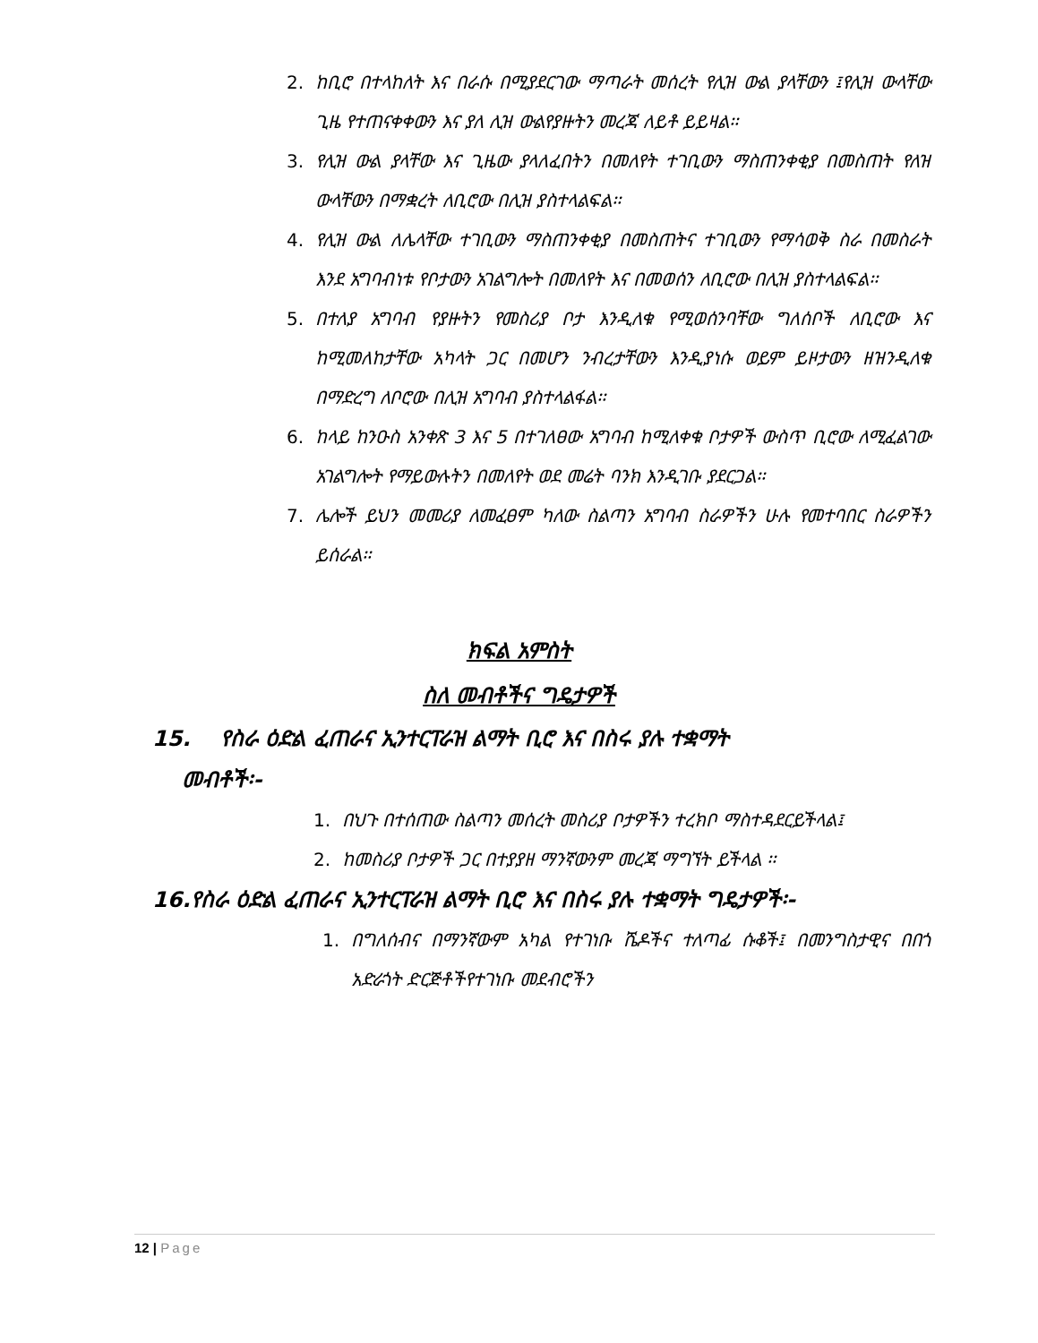2. ከቢሮ በተላከለት እና በራሱ በሚያደርገው ማጣራት መሰረት የሊዝ ውል ያላቸውን ፤የሊዝ ውላቸው ጊዜ የተጠናቀቀውን እና ያለ ሊዝ ውልየያዙትን መረጃ ለይቶ ይይዛል፡፡
3. የሊዝ ውል ያላቸው እና ጊዜው ያላለፈበትን በመለየት ተገቢውን ማስጠንቀቂያ በመስጠት የለዝ ውላቸውን በማቋረት ለቢሮው በሊዝ ያስተላልፍል፡፡
4. የሊዝ ውል ለሌላቸው ተገቢውን ማስጠንቀቂያ በመስጠትና ተገቢውን የማሳወቅ ስራ በመስራት እንደ አግባብነቱ የቦታውን አገልግሎት በመለየት እና በመወሰን ለቢሮው በሊዝ ያስተላልፍል፡፡
5. በተለያ አግባብ የያዙትን የመስሪያ ቦታ እንዲለቁ የሚወሰንባቸው ግለሰቦች ለቢሮው እና ከሚመለከታቸው አካላት ጋር በመሆን ንብረታቸውን እንዲያነሱ ወይም ይዞታውን ዘዝንዲለቁ በማድረግ ለቦሮው በሊዝ አግባብ ያስተላልፋል፡፡
6. ከላይ ከንዑስ አንቀጽ 3 እና 5 በተገለፀው አግባብ ከሚለቀቁ ቦታዎች ውስጥ ቢሮው ለሚፈልገው አገልግሎት የማይውሉትን በመለየት ወደ መሬት ባንክ እንዲገቡ ያደርጋል፡፡
7. ሌሎች ይህን መመሪያ ለመፈፀም ካለው ስልጣን አግባብ ስራዎችን ሁሉ የመተባበር ስራዎችን ይሰራል፡፡
ክፍል አምስት
ስለ መብቶችና ግዴታዎች
15. የስራ ዕድል ፈጠራና ኢንተርፐራዝ ልማት ቢሮ እና በስሩ ያሉ ተቋማት
መብቶች፡-
1. በህጉ በተሰጠው ስልጣን መሰረት መስሪያ ቦታዎችን ተረክቦ ማስተዳደርይችላል፤
2. ከመስሪያ ቦታዎች ጋር በተያያዘ ማንኛውንም መረጃ ማግኘት ይችላል ፡፡
16.የስራ ዕድል ፈጠራና ኢንተርፐራዝ ልማት ቢሮ እና በስሩ ያሉ ተቋማት ግዴታዎች፡-
1. በግለሰብና በማንኛውም አካል የተገነቡ ሼዶችና ተለጣፊ ሱቆች፤ በመንግስታዊና በበጎ አድራጎት ድርጅቶችየተገነቡ መደብሮችን
12 | Page